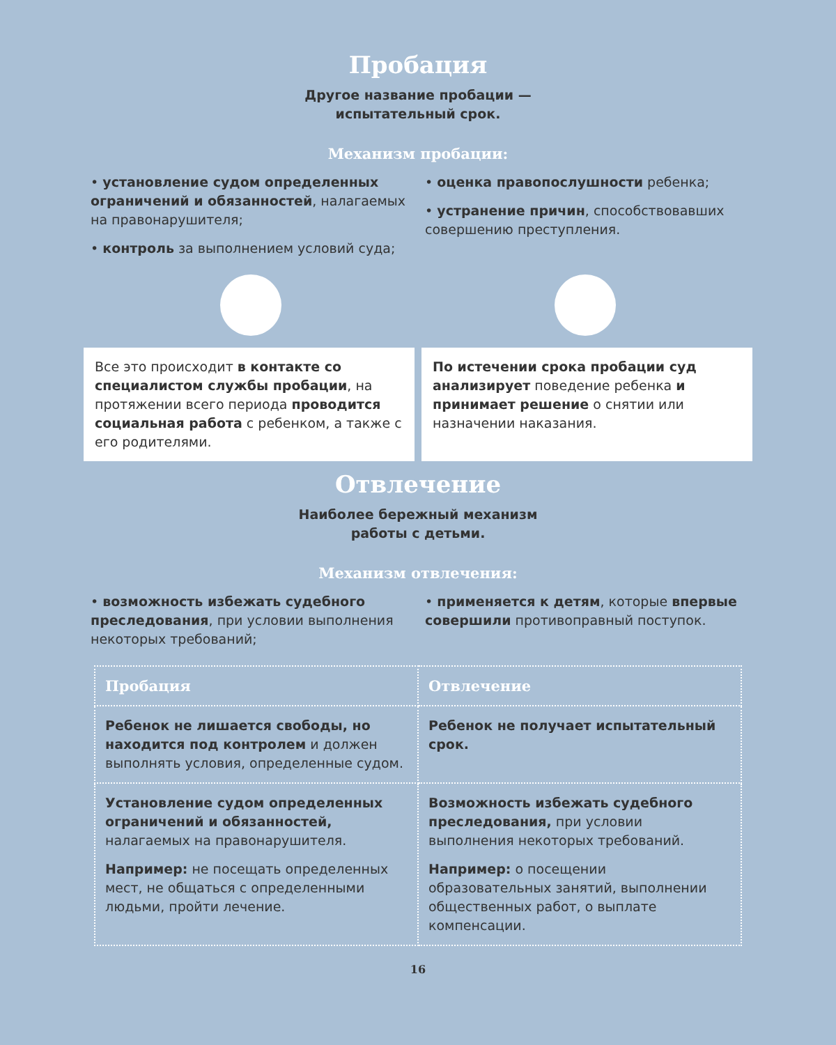Пробация
Другое название пробации —
испытательный срок.
Механизм пробации:
• установление судом определенных ограничений и обязанностей, налагаемых на правонарушителя;
• контроль за выполнением условий суда;
• оценка правопослушности ребенка;
• устранение причин, способствовавших совершению преступления.
Все это происходит в контакте со специалистом службы пробации, на протяжении всего периода проводится социальная работа с ребенком, а также с его родителями.
По истечении срока пробации суд анализирует поведение ребенка и принимает решение о снятии или назначении наказания.
Отвлечение
Наиболее бережный механизм
работы с детьми.
Механизм отвлечения:
• возможность избежать судебного преследования, при условии выполнения некоторых требований;
• применяется к детям, которые впервые совершили противоправный поступок.
| Пробация | Отвлечение |
| --- | --- |
| Ребенок не лишается свободы, но находится под контролем и должен выполнять условия, определенные судом. | Ребенок не получает испытательный срок. |
| Установление судом определенных ограничений и обязанностей, налагаемых на правонарушителя. Например: не посещать определенных мест, не общаться с определенными людьми, пройти лечение. | Возможность избежать судебного преследования, при условии выполнения некоторых требований. Например: о посещении образовательных занятий, выполнении общественных работ, о выплате компенсации. |
16